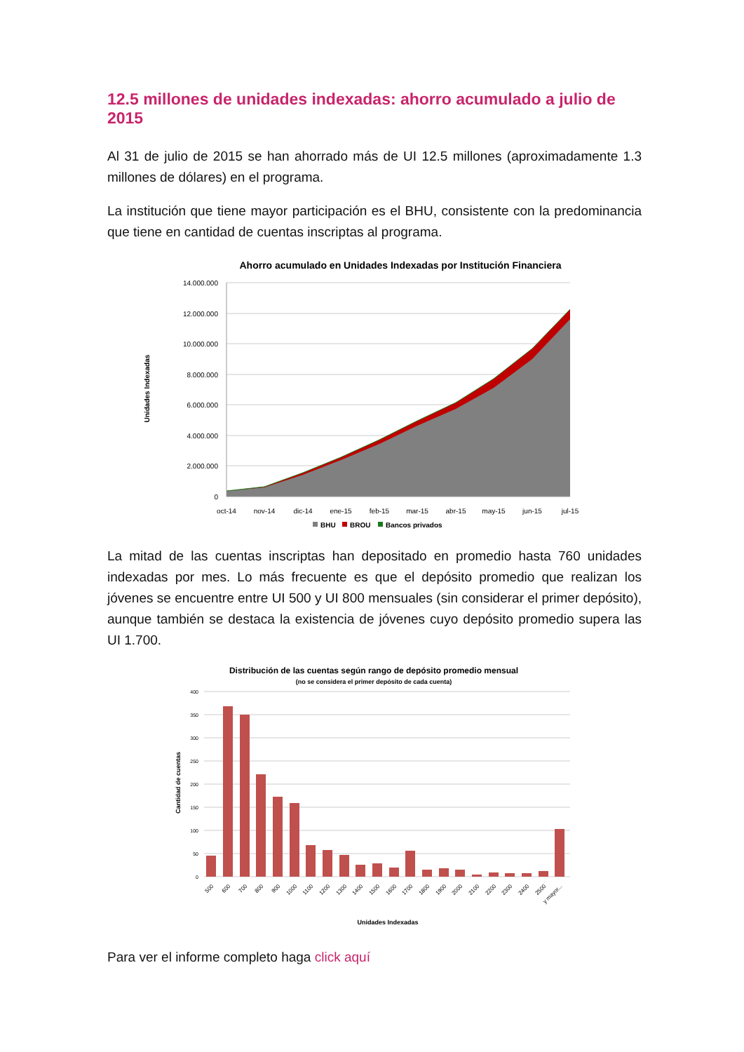12.5 millones de unidades indexadas: ahorro acumulado a julio de 2015
Al 31 de julio de 2015 se han ahorrado más de UI 12.5 millones (aproximadamente 1.3 millones de dólares) en el programa.
La institución que tiene mayor participación es el BHU, consistente con la predominancia que tiene en cantidad de cuentas inscriptas al programa.
Ahorro acumulado en Unidades Indexadas por Institución Financiera
14.000.000
12.000.000
10.000.000
8.000.000
6.000.000
4.000.000
2.000.000
0
oct-14
nov-14
dic-14
ene-15
feb-15
mar-15
abr-15
may-15
jun-15
jul-15
Unidades Indexadas
BHU
BROU
Bancos privados
La mitad de las cuentas inscriptas han depositado en promedio hasta 760 unidades indexadas por mes. Lo más frecuente es que el depósito promedio que realizan los jóvenes se encuentre entre UI 500 y UI 800 mensuales (sin considerar el primer depósito), aunque también se destaca la existencia de jóvenes cuyo depósito promedio supera las UI 1.700.
Distribución de las cuentas según rango de depósito promedio mensual
(no se considera el primer depósito de cada cuenta)
400
350
300
250
200
150
100
50
0
500
600
700
800
900
1000
1100
1200
1300
1400
1500
1600
1700
1800
1900
2000
2100
2200
2300
2400
2500
y mayor...
Cantidad de cuentas
Unidades Indexadas
Para ver el informe completo haga click aquí